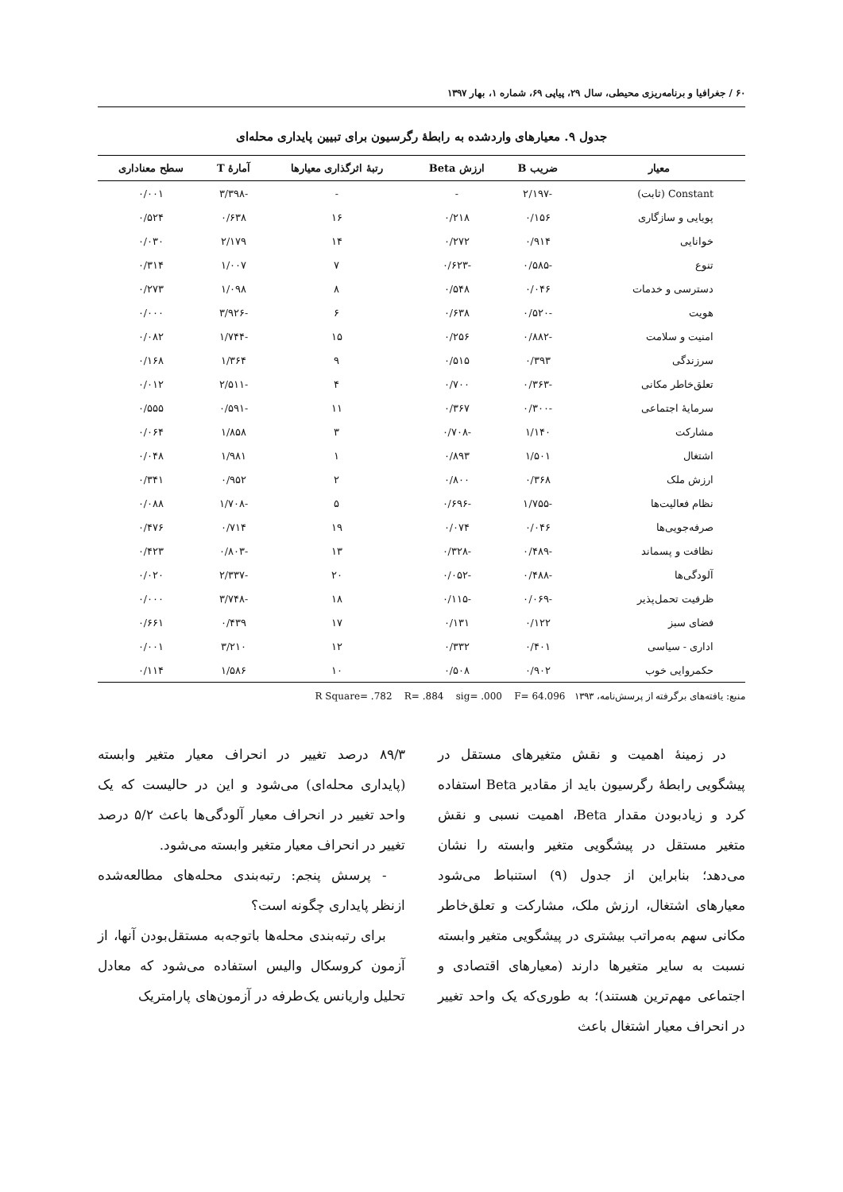۶۰ / جغرافیا و برنامه‌ریزی محیطی، سال ۲۹، پیاپی ۶۹، شماره ۱، بهار ۱۳۹۷
جدول ۹. معیارهای واردشده به رابطهٔ رگرسیون برای تبیین پایداری محله‌ای
| معیار | ضریب B | ارزش Beta | رتبهٔ اثرگذاری معیارها | آمارهٔ T | سطح معناداری |
| --- | --- | --- | --- | --- | --- |
| Constant (ثابت) | -۲/۱۹۷ | - | - | -۳/۳۹۸ | ۰/۰۰۱ |
| پویایی و سازگاری | ۰/۱۵۶ | ۰/۲۱۸ | ۱۶ | ۰/۶۳۸ | ۰/۵۲۴ |
| خوانایی | ۰/۹۱۴ | ۰/۲۷۲ | ۱۴ | ۲/۱۷۹ | ۰/۰۳۰ |
| تنوع | -۰/۵۸۵ | -۰/۶۲۳ | ۷ | ۱/۰۰۷ | ۰/۳۱۴ |
| دسترسی و خدمات | ۰/۰۴۶ | ۰/۵۴۸ | ۸ | ۱/۰۹۸ | ۰/۲۷۳ |
| هویت | -۰/۵۲۰ | ۰/۶۳۸ | ۶ | -۳/۹۲۶ | ۰/۰۰۰ |
| امنیت و سلامت | -۰/۸۸۲ | ۰/۲۵۶ | ۱۵ | -۱/۷۴۴ | ۰/۰۸۲ |
| سرزندگی | ۰/۳۹۳ | ۰/۵۱۵ | ۹ | ۱/۳۶۴ | ۰/۱۶۸ |
| تعلق‌خاطر مکانی | -۰/۳۶۳ | ۰/۷۰۰ | ۴ | -۲/۵۱۱ | ۰/۰۱۲ |
| سرمایهٔ اجتماعی | -۰/۳۰۰ | ۰/۳۶۷ | ۱۱ | -۰/۵۹۱ | ۰/۵۵۵ |
| مشارکت | ۱/۱۴۰ | -۰/۷۰۸ | ۳ | ۱/۸۵۸ | ۰/۰۶۴ |
| اشتغال | ۱/۵۰۱ | ۰/۸۹۳ | ۱ | ۱/۹۸۱ | ۰/۰۴۸ |
| ارزش ملک | ۰/۳۶۸ | ۰/۸۰۰ | ۲ | ۰/۹۵۲ | ۰/۳۴۱ |
| نظام فعالیت‌ها | -۱/۷۵۵ | -۰/۶۹۶ | ۵ | -۱/۷۰۸ | ۰/۰۸۸ |
| صرفه‌جویی‌ها | ۰/۰۴۶ | ۰/۰۷۴ | ۱۹ | ۰/۷۱۴ | ۰/۴۷۶ |
| نظافت و پسماند | -۰/۴۸۹ | -۰/۳۲۸ | ۱۳ | -۰/۸۰۳ | ۰/۴۲۳ |
| آلودگی‌ها | -۰/۴۸۸ | -۰/۰۵۲ | ۲۰ | -۲/۳۳۷ | ۰/۰۲۰ |
| ظرفیت تحمل‌پذیر | -۰/۰۶۹ | -۰/۱۱۵ | ۱۸ | -۳/۷۴۸ | ۰/۰۰۰ |
| فضای سبز | ۰/۱۲۲ | ۰/۱۳۱ | ۱۷ | ۰/۴۳۹ | ۰/۶۶۱ |
| اداری - سیاسی | ۰/۴۰۱ | ۰/۳۳۲ | ۱۲ | ۳/۲۱۰ | ۰/۰۰۱ |
| حکمروایی خوب | ۰/۹۰۲ | ۰/۵۰۸ | ۱۰ | ۱/۵۸۶ | ۰/۱۱۴ |
منبع: یافته‌های برگرفته از پرسش‌نامه، ۱۳۹۳ R Square= .782 R= .884 sig= .000 F= 64.096
در زمینهٔ اهمیت و نقش متغیرهای مستقل در پیشگویی رابطهٔ رگرسیون باید از مقادیر Beta استفاده کرد و زیادبودن مقدار Beta، اهمیت نسبی و نقش متغیر مستقل در پیشگویی متغیر وابسته را نشان می‌دهد؛ بنابراین از جدول (۹) استنباط می‌شود معیارهای اشتغال، ارزش ملک، مشارکت و تعلق‌خاطر مکانی سهم به‌مراتب بیشتری در پیشگویی متغیر وابسته نسبت به سایر متغیرها دارند (معیارهای اقتصادی و اجتماعی مهم‌ترین هستند)؛ به طوری‌که یک واحد تغییر در انحراف معیار اشتغال باعث
۸۹/۳ درصد تغییر در انحراف معیار متغیر وابسته (پایداری محله‌ای) می‌شود و این در حالیست که یک واحد تغییر در انحراف معیار آلودگی‌ها باعث ۵/۲ درصد تغییر در انحراف معیار متغیر وابسته می‌شود.
- پرسش پنجم: رتبه‌بندی محله‌های مطالعه‌شده ازنظر پایداری چگونه است؟
برای رتبه‌بندی محله‌ها باتوجه‌به مستقل‌بودن آنها، از آزمون کروسکال والیس استفاده می‌شود که معادل تحلیل واریانس یک‌طرفه در آزمون‌های پارامتریک